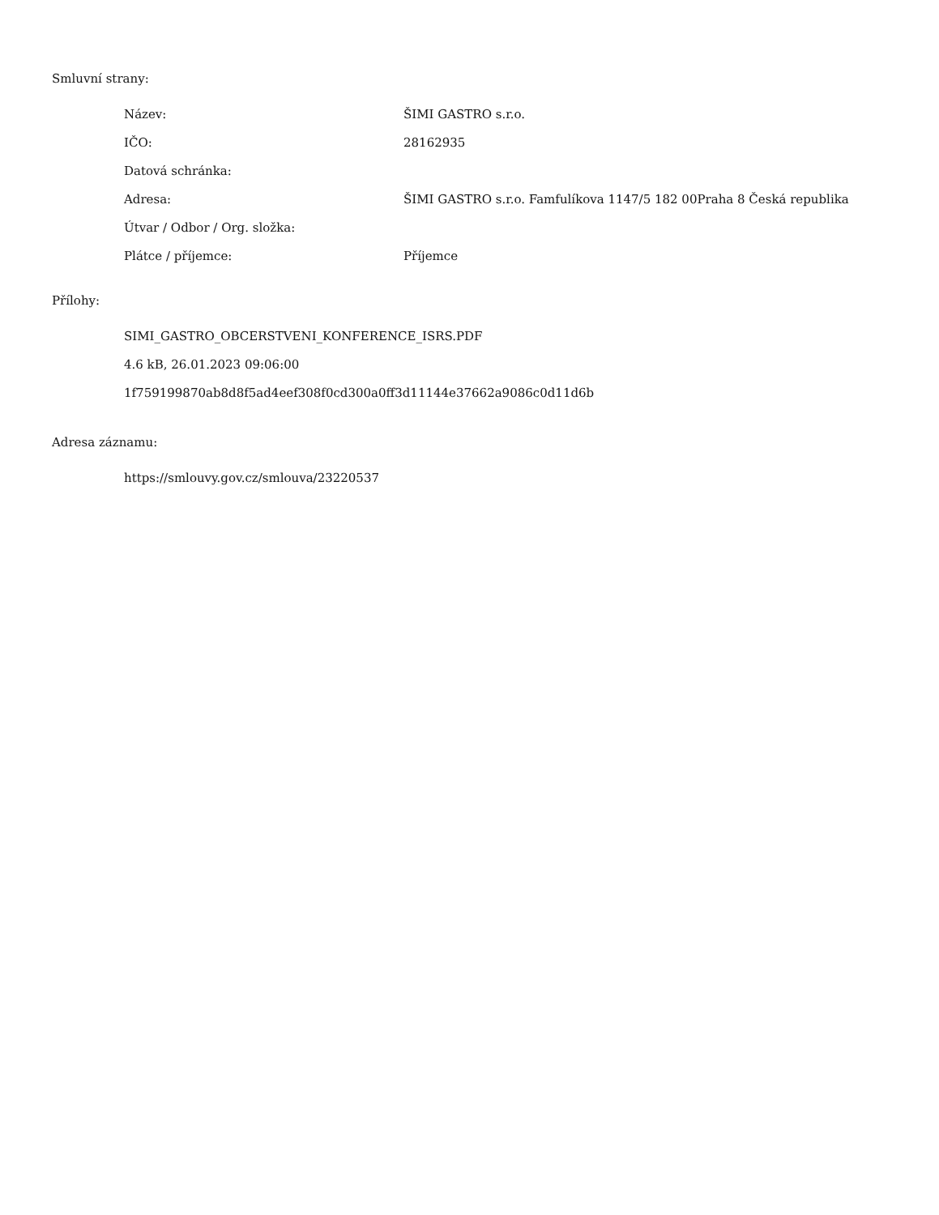Smluvní strany:
| Název: | ŠIMI GASTRO s.r.o. |
| IČO: | 28162935 |
| Datová schránka: | |
| Adresa: | ŠIMI GASTRO s.r.o. Famfulíkova 1147/5 182 00Praha 8 Česká republika |
| Útvar / Odbor / Org. složka: | |
| Plátce / příjemce: | Příjemce |
Přílohy:
SIMI_GASTRO_OBCERSTVENI_KONFERENCE_ISRS.PDF
4.6 kB, 26.01.2023 09:06:00
1f759199870ab8d8f5ad4eef308f0cd300a0ff3d11144e37662a9086c0d11d6b
Adresa záznamu:
https://smlouvy.gov.cz/smlouva/23220537